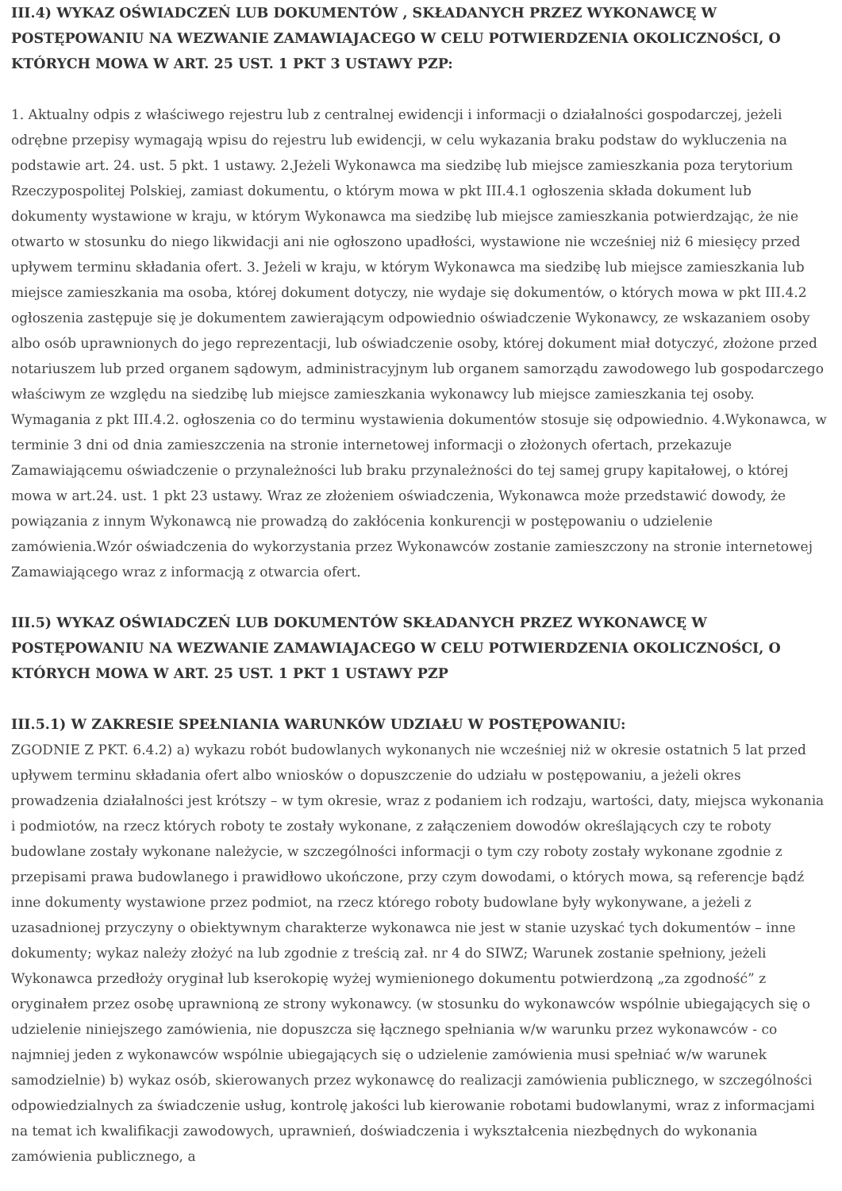III.4) WYKAZ OŚWIADCZEŃ LUB DOKUMENTÓW , SKŁADANYCH PRZEZ WYKONAWCĘ W POSTĘPOWANIU NA WEZWANIE ZAMAWIAJACEGO W CELU POTWIERDZENIA OKOLICZNOŚCI, O KTÓRYCH MOWA W ART. 25 UST. 1 PKT 3 USTAWY PZP:
1. Aktualny odpis z właściwego rejestru lub z centralnej ewidencji i informacji o działalności gospodarczej, jeżeli odrębne przepisy wymagają wpisu do rejestru lub ewidencji, w celu wykazania braku podstaw do wykluczenia na podstawie art. 24. ust. 5 pkt. 1 ustawy. 2.Jeżeli Wykonawca ma siedzibę lub miejsce zamieszkania poza terytorium Rzeczypospolitej Polskiej, zamiast dokumentu, o którym mowa w pkt III.4.1 ogłoszenia składa dokument lub dokumenty wystawione w kraju, w którym Wykonawca ma siedzibę lub miejsce zamieszkania potwierdzając, że nie otwarto w stosunku do niego likwidacji ani nie ogłoszono upadłości, wystawione nie wcześniej niż 6 miesięcy przed upływem terminu składania ofert. 3. Jeżeli w kraju, w którym Wykonawca ma siedzibę lub miejsce zamieszkania lub miejsce zamieszkania ma osoba, której dokument dotyczy, nie wydaje się dokumentów, o których mowa w pkt III.4.2 ogłoszenia zastępuje się je dokumentem zawierającym odpowiednio oświadczenie Wykonawcy, ze wskazaniem osoby albo osób uprawnionych do jego reprezentacji, lub oświadczenie osoby, której dokument miał dotyczyć, złożone przed notariuszem lub przed organem sądowym, administracyjnym lub organem samorządu zawodowego lub gospodarczego właściwym ze względu na siedzibę lub miejsce zamieszkania wykonawcy lub miejsce zamieszkania tej osoby. Wymagania z pkt III.4.2. ogłoszenia co do terminu wystawienia dokumentów stosuje się odpowiednio. 4.Wykonawca, w terminie 3 dni od dnia zamieszczenia na stronie internetowej informacji o złożonych ofertach, przekazuje Zamawiającemu oświadczenie o przynależności lub braku przynależności do tej samej grupy kapitałowej, o której mowa w art.24. ust. 1 pkt 23 ustawy. Wraz ze złożeniem oświadczenia, Wykonawca może przedstawić dowody, że powiązania z innym Wykonawcą nie prowadzą do zakłócenia konkurencji w postępowaniu o udzielenie zamówienia.Wzór oświadczenia do wykorzystania przez Wykonawców zostanie zamieszczony na stronie internetowej Zamawiającego wraz z informacją z otwarcia ofert.
III.5) WYKAZ OŚWIADCZEŃ LUB DOKUMENTÓW SKŁADANYCH PRZEZ WYKONAWCĘ W POSTĘPOWANIU NA WEZWANIE ZAMAWIAJACEGO W CELU POTWIERDZENIA OKOLICZNOŚCI, O KTÓRYCH MOWA W ART. 25 UST. 1 PKT 1 USTAWY PZP
III.5.1) W ZAKRESIE SPEŁNIANIA WARUNKÓW UDZIAŁU W POSTĘPOWANIU:
ZGODNIE Z PKT. 6.4.2) a) wykazu robót budowlanych wykonanych nie wcześniej niż w okresie ostatnich 5 lat przed upływem terminu składania ofert albo wniosków o dopuszczenie do udziału w postępowaniu, a jeżeli okres prowadzenia działalności jest krótszy – w tym okresie, wraz z podaniem ich rodzaju, wartości, daty, miejsca wykonania i podmiotów, na rzecz których roboty te zostały wykonane, z załączeniem dowodów określających czy te roboty budowlane zostały wykonane należycie, w szczególności informacji o tym czy roboty zostały wykonane zgodnie z przepisami prawa budowlanego i prawidłowo ukończone, przy czym dowodami, o których mowa, są referencje bądź inne dokumenty wystawione przez podmiot, na rzecz którego roboty budowlane były wykonywane, a jeżeli z uzasadnionej przyczyny o obiektywnym charakterze wykonawca nie jest w stanie uzyskać tych dokumentów – inne dokumenty; wykaz należy złożyć na lub zgodnie z treścią zał. nr 4 do SIWZ; Warunek zostanie spełniony, jeżeli Wykonawca przedłoży oryginał lub kserokopię wyżej wymienionego dokumentu potwierdzoną „za zgodność” z oryginałem przez osobę uprawnioną ze strony wykonawcy. (w stosunku do wykonawców wspólnie ubiegających się o udzielenie niniejszego zamówienia, nie dopuszcza się łącznego spełniania w/w warunku przez wykonawców - co najmniej jeden z wykonawców wspólnie ubiegających się o udzielenie zamówienia musi spełniać w/w warunek samodzielnie) b) wykaz osób, skierowanych przez wykonawcę do realizacji zamówienia publicznego, w szczególności odpowiedzialnych za świadczenie usług, kontrolę jakości lub kierowanie robotami budowlanymi, wraz z informacjami na temat ich kwalifikacji zawodowych, uprawnień, doświadczenia i wykształcenia niezbędnych do wykonania zamówienia publicznego, a